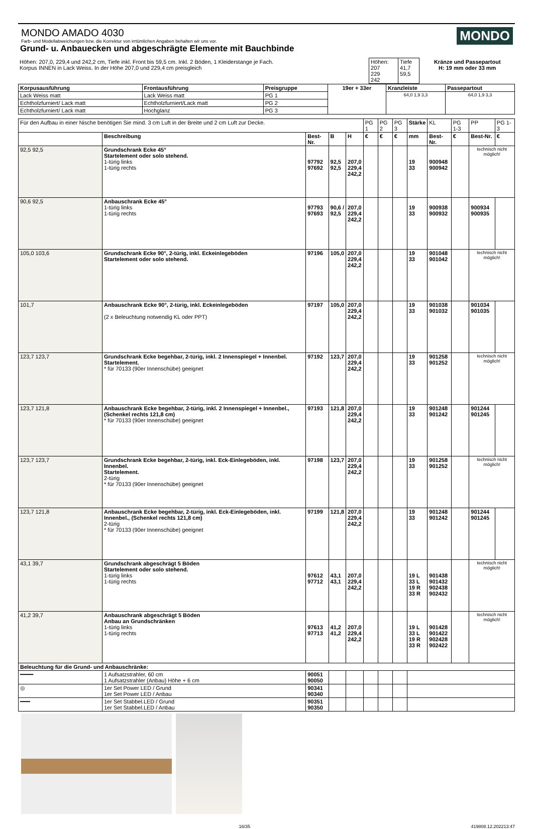MONDO
MONDO AMADO 4030
Farb- und Modellabweichungen bzw. die Korrektur von irrtümlichen Angaben behalten wir uns vor.
Grund- u. Anbauecken und abgeschrägte Elemente mit Bauchbinde
| Höhen: 207,0, 229,4 und 242,2 cm, Tiefe inkl. Front bis 59,5 cm. Inkl. 2 Böden, 1 Kleiderstange je Fach. Korpus INNEN in Lack Weiss. In der Höhe 207,0 und 229,4 cm preisgleich | Höhen: 207 229 242 | Tiefe 41,7 59,5 | Kränze und Passepartout H: 19 mm oder 33 mm |
| Korpusausführung | Frontausführung | Preisgruppe | 19er + 33er | Kranzleiste | Passepartout |
| --- | --- | --- | --- | --- | --- |
| Lack Weiss matt | Lack Weiss matt | PG 1 | | 64,0 1,9 3,3 | 64,0 1,9 3,3 |
| Echtholzfurniert/ Lack matt | Echtholzfurniert/Lack matt | PG 2 | | | |
| Echtholzfurniert/ Lack matt | Hochglanz | PG 3 | | | |
| Für den Aufbau in einer Nische benötigen Sie mind. 3 cm Luft in der Breite und 2 cm Luft zur Decke. | | | | | PG 1 | PG 2 | PG 3 | Stärke | KL | PG 1-3 | PP | PG 1-3 |
| | Beschreibung | Best-Nr. | B | H | € | € | € | mm | Best-Nr. | € | Best-Nr. | € |
| 92,5 92,5 | Grundschrank Ecke 45° Startelement oder solo stehend. 1-türig links 1-türig rechts | 97792 97692 | 92,5 92,5 | 207,0 229,4 242,2 | | | | 19 33 | 900948 900942 | | technisch nicht möglich! | |
| 90,6 92,5 | Anbauschrank Ecke 45° 1-türig links 1-türig rechts | 97793 97693 | 90,6 / 92,5 | 207,0 229,4 242,2 | | | | 19 33 | 900938 900932 | | 900934 900935 | |
| 105,0 103,6 | Grundschrank Ecke 90°, 2-türig, inkl. Eckeinlegeböden Startelement oder solo stehend. | 97196 | 105,0 | 207,0 229,4 242,2 | | | | 19 33 | 901048 901042 | | technisch nicht möglich! | |
| 101,7 | Anbauschrank Ecke 90°, 2-türig, inkl. Eckeinlegeböden (2 x Beleuchtung notwendig KL oder PPT) | 97197 | 105,0 | 207,0 229,4 242,2 | | | | 19 33 | 901038 901032 | | 901034 901035 | |
| 123,7 123,7 | Grundschrank Ecke begehbar, 2-türig, inkl. 2 Innenspiegel + Innenbel. Startelement. * für 70133 (90er Innenschübe) geeignet | 97192 | 123,7 | 207,0 229,4 242,2 | | | | 19 33 | 901258 901252 | | technisch nicht möglich! | |
| 123,7 121,8 | Anbauschrank Ecke begehbar, 2-türig, inkl. 2 Innenspiegel + Innenbel., (Schenkel rechts 121,8 cm) * für 70133 (90er Innenschübe) geeignet | 97193 | 121,8 | 207,0 229,4 242,2 | | | | 19 33 | 901248 901242 | | 901244 901245 | |
| 123,7 123,7 | Grundschrank Ecke begehbar, 2-türig, inkl. Eck-Einlegeböden, inkl. Innenbel. Startelement. 2-türig * für 70133 (90er Innenschübe) geeignet | 97198 | 123,7 | 207,0 229,4 242,2 | | | | 19 33 | 901258 901252 | | technisch nicht möglich! | |
| 123,7 121,8 | Anbauschrank Ecke begehbar, 2-türig, inkl. Eck-Einlegeböden, inkl. Innenbel., (Schenkel rechts 121,8 cm) 2-türig * für 70133 (90er Innenschübe) geeignet | 97199 | 121,8 | 207,0 229,4 242,2 | | | | 19 33 | 901248 901242 | | 901244 901245 | |
| 43,1 39,7 | Grundschrank abgeschrägt 5 Böden Startelement oder solo stehend. 1-türig links 1-türig rechts | 97612 97712 | 43,1 43,1 | 207,0 229,4 242,2 | | | | 19 L 33 L 19 R 33 R | 901438 901432 902438 902432 | | technisch nicht möglich! | |
| 41,2 39,7 | Anbauschrank abgeschrägt 5 Böden Anbau an Grundschränken 1-türig links 1-türig rechts | 97613 97713 | 41,2 41,2 | 207,0 229,4 242,2 | | | | 19 L 33 L 19 R 33 R | 901428 901422 902428 902422 | | technisch nicht möglich! | |
| Beleuchtung für die Grund- und Anbauschränke: | | | | | | | | | | | | |
| ━━━━ | 1 Aufsatzstrahler, 60 cm 1 Aufsatzstrahler (Anbau) Höhe + 6 cm | 90051 90050 | | | | | | | | | | |
| ◎ | 1er Set Power LED / Grund 1er Set Power LED / Anbau | 90341 90340 | | | | | | | | | | |
| ━━━ | 1er Set Stabbel.LED / Grund 1er Set Stabbel.LED / Anbau | 90351 90350 | | | | | | | | | | |
16/35 419808.12.202213:47